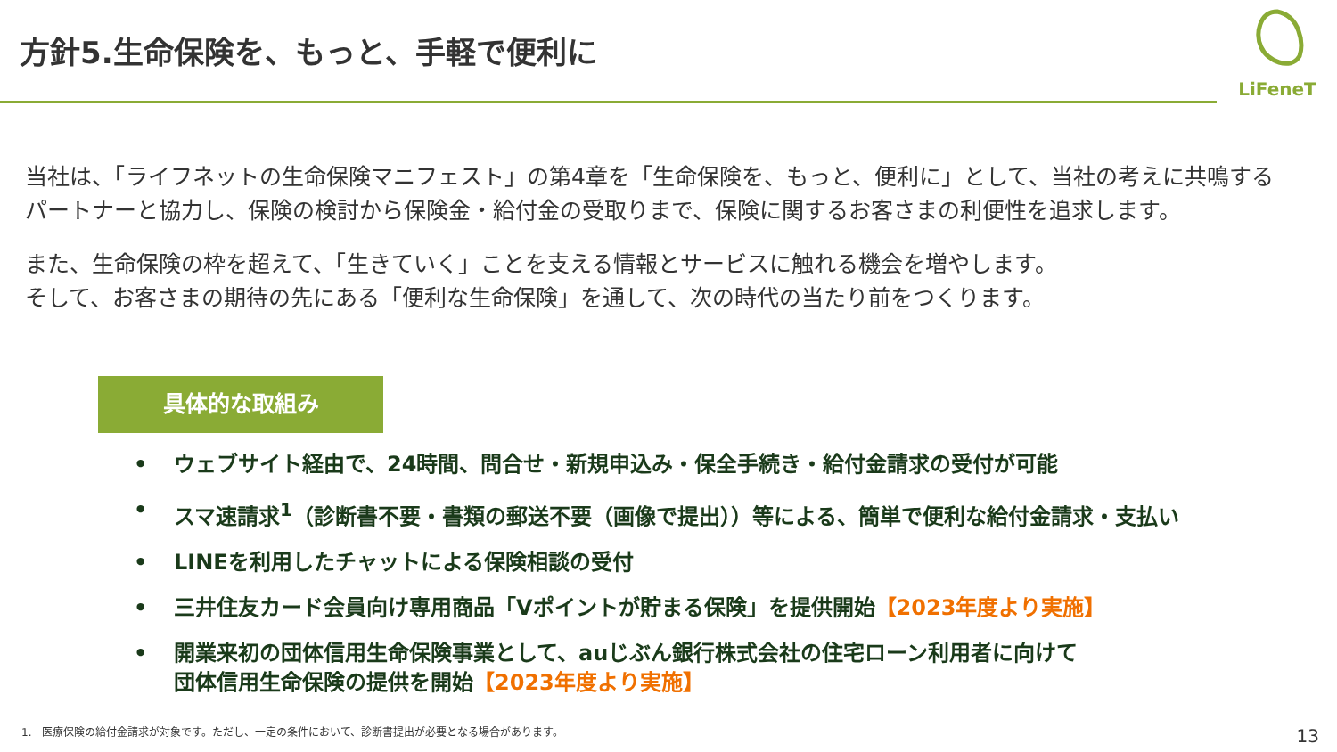方針5.生命保険を、もっと、手軽で便利に
LiFeneT
当社は、「ライフネットの生命保険マニフェスト」の第4章を「生命保険を、もっと、便利に」として、当社の考えに共鳴する
パートナーと協力し、保険の検討から保険金・給付金の受取りまで、保険に関するお客さまの利便性を追求します。
また、生命保険の枠を超えて、「生きていく」ことを支える情報とサービスに触れる機会を増やします。
そして、お客さまの期待の先にある「便利な生命保険」を通して、次の時代の当たり前をつくります。
具体的な取組み
• ウェブサイト経由で、24時間、問合せ・新規申込み・保全手続き・給付金請求の受付が可能
• スマ速請求<sup>1</sup>（診断書不要・書類の郵送不要（画像で提出））等による、簡単で便利な給付金請求・支払い
• LINEを利用したチャットによる保険相談の受付
• 三井住友カード会員向け専用商品「Vポイントが貯まる保険」を提供開始【2023年度より実施】
• 開業来初の団体信用生命保険事業として、auじぶん銀行株式会社の住宅ローン利用者に向けて
団体信用生命保険の提供を開始【2023年度より実施】
1.　医療保険の給付金請求が対象です。ただし、一定の条件において、診断書提出が必要となる場合があります。
13